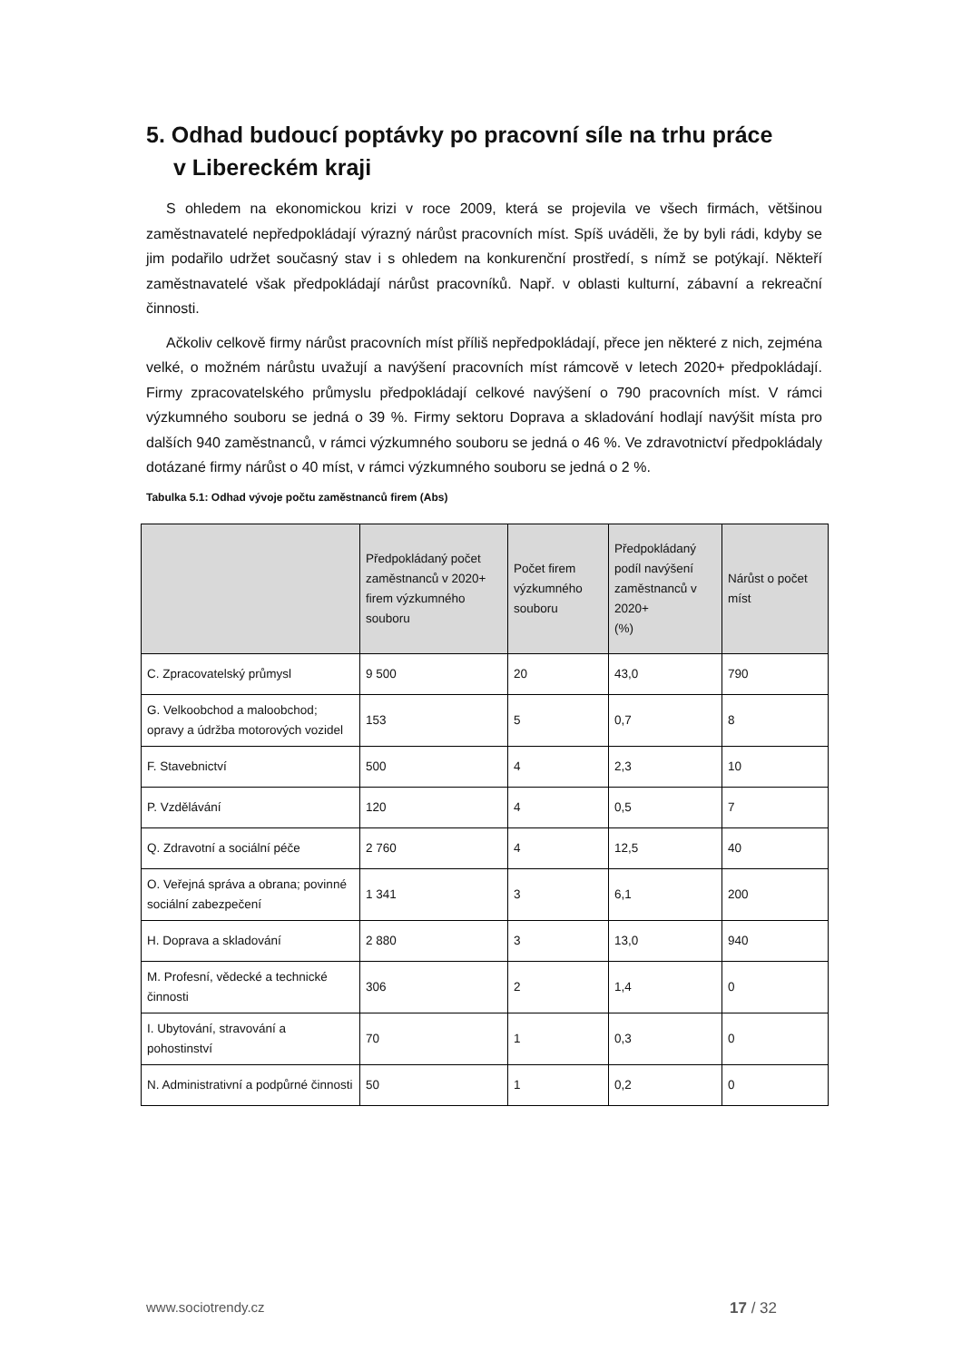5. Odhad budoucí poptávky po pracovní síle na trhu práce
v Libereckém kraji
S ohledem na ekonomickou krizi v roce 2009, která se projevila ve všech firmách, většinou zaměstnavatelé nepředpokládají výrazný nárůst pracovních míst. Spíš uváděli, že by byli rádi, kdyby se jim podařilo udržet současný stav i s ohledem na konkurenční prostředí, s nímž se potýkají. Někteří zaměstnavatelé však předpokládají nárůst pracovníků. Např. v oblasti kulturní, zábavní a rekreační činnosti.
Ačkoliv celkově firmy nárůst pracovních míst příliš nepředpokládají, přece jen některé z nich, zejména velké, o možném nárůstu uvažují a navýšení pracovních míst rámcově v letech 2020+ předpokládají. Firmy zpracovatelského průmyslu předpokládají celkové navýšení o 790 pracovních míst. V rámci výzkumného souboru se jedná o 39 %. Firmy sektoru Doprava a skladování hodlají navýšit místa pro dalších 940 zaměstnanců, v rámci výzkumného souboru se jedná o 46 %. Ve zdravotnictví předpokládaly dotázané firmy nárůst o 40 míst, v rámci výzkumného souboru se jedná o 2 %.
Tabulka 5.1: Odhad vývoje počtu zaměstnanců firem (Abs)
| | Předpokládaný počet zaměstnanců v 2020+ firem výzkumného souboru | Počet firem výzkumného souboru | Předpokládaný podíl navýšení zaměstnanců v 2020+ (%) | Nárůst o počet míst |
| --- | --- | --- | --- | --- |
| C. Zpracovatelský průmysl | 9 500 | 20 | 43,0 | 790 |
| G. Velkoobchod a maloobchod; opravy a údržba motorových vozidel | 153 | 5 | 0,7 | 8 |
| F. Stavebnictví | 500 | 4 | 2,3 | 10 |
| P. Vzdělávání | 120 | 4 | 0,5 | 7 |
| Q. Zdravotní a sociální péče | 2 760 | 4 | 12,5 | 40 |
| O. Veřejná správa a obrana; povinné sociální zabezpečení | 1 341 | 3 | 6,1 | 200 |
| H. Doprava a skladování | 2 880 | 3 | 13,0 | 940 |
| M. Profesní, vědecké a technické činnosti | 306 | 2 | 1,4 | 0 |
| I. Ubytování, stravování a pohostinství | 70 | 1 | 0,3 | 0 |
| N. Administrativní a podpůrné činnosti | 50 | 1 | 0,2 | 0 |
www.sociotrendy.cz 17 / 32